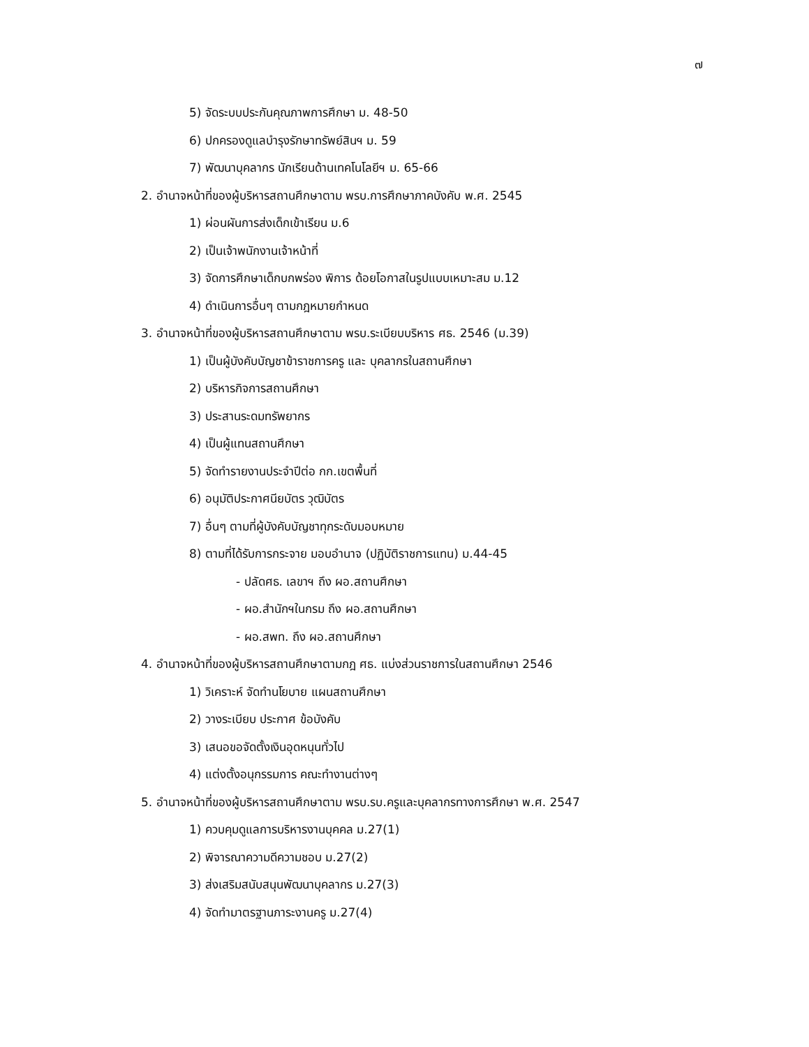๗
5) จัดระบบประกันคุณภาพการศึกษา ม. 48-50
6) ปกครองดูแลบำรุงรักษาทรัพย์สินฯ ม. 59
7) พัฒนาบุคลากร นักเรียนด้านเทคโนโลยีฯ ม. 65-66
2. อำนาจหน้าที่ของผู้บริหารสถานศึกษาตาม พรบ.การศึกษาภาคบังคับ พ.ศ. 2545
1) ผ่อนผันการส่งเด็กเข้าเรียน ม.6
2) เป็นเจ้าพนักงานเจ้าหน้าที่
3) จัดการศึกษาเด็กบกพร่อง พิการ ด้อยโอกาสในรูปแบบเหมาะสม ม.12
4) ดำเนินการอื่นๆ ตามกฎหมายกำหนด
3. อำนาจหน้าที่ของผู้บริหารสถานศึกษาตาม พรบ.ระเบียบบริหาร ศธ. 2546 (ม.39)
1) เป็นผู้บังคับบัญชาข้าราชการครู และ บุคลากรในสถานศึกษา
2) บริหารกิจการสถานศึกษา
3) ประสานระดมทรัพยากร
4) เป็นผู้แทนสถานศึกษา
5) จัดทำรายงานประจำปีต่อ กก.เขตพื้นที่
6) อนุมัติประกาศนียบัตร วุฒิบัตร
7) อื่นๆ ตามที่ผู้บังคับบัญชาทุกระดับมอบหมาย
8) ตามที่ได้รับการกระจาย มอบอำนาจ (ปฏิบัติราชการแทน) ม.44-45
- ปลัดศธ. เลขาฯ ถึง ผอ.สถานศึกษา
- ผอ.สำนักฯในกรม ถึง ผอ.สถานศึกษา
- ผอ.สพท. ถึง ผอ.สถานศึกษา
4. อำนาจหน้าที่ของผู้บริหารสถานศึกษาตามกฎ ศธ. แบ่งส่วนราชการในสถานศึกษา 2546
1) วิเคราะห์ จัดทำนโยบาย แผนสถานศึกษา
2) วางระเบียบ ประกาศ ข้อบังคับ
3) เสนอขอจัดตั้งเงินอุดหนุนทั่วไป
4) แต่งตั้งอนุกรรมการ คณะทำงานต่างๆ
5. อำนาจหน้าที่ของผู้บริหารสถานศึกษาตาม พรบ.รบ.ครูและบุคลากรทางการศึกษา พ.ศ. 2547
1) ควบคุมดูแลการบริหารงานบุคคล ม.27(1)
2) พิจารณาความดีความชอบ ม.27(2)
3) ส่งเสริมสนับสนุนพัฒนาบุคลากร ม.27(3)
4) จัดทำมาตรฐานภาระงานครู ม.27(4)